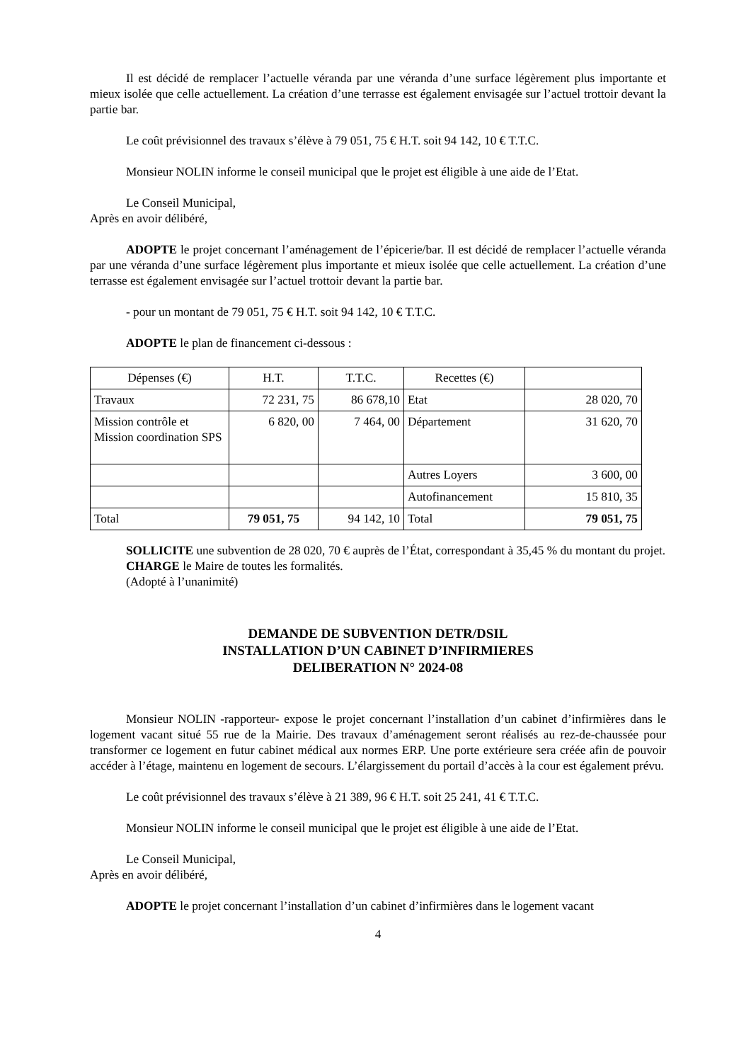Il est décidé de remplacer l’actuelle véranda par une véranda d’une surface légèrement plus importante et mieux isolée que celle actuellement. La création d’une terrasse est également envisagée sur l’actuel trottoir devant la partie bar.
Le coût prévisionnel des travaux s’élève à 79 051, 75 € H.T. soit 94 142, 10 € T.T.C.
Monsieur NOLIN informe le conseil municipal que le projet est éligible à une aide de l’Etat.
Le Conseil Municipal,
Après en avoir délibéré,
ADOPTE le projet concernant l’aménagement de l’épicerie/bar. Il est décidé de remplacer l’actuelle véranda par une véranda d’une surface légèrement plus importante et mieux isolée que celle actuellement. La création d’une terrasse est également envisagée sur l’actuel trottoir devant la partie bar.
- pour un montant de 79 051, 75 € H.T. soit 94 142, 10 € T.T.C.
ADOPTE le plan de financement ci-dessous :
| Dépenses (€) | H.T. | T.T.C. | Recettes (€) | |
| --- | --- | --- | --- | --- |
| Travaux | 72 231, 75 | 86 678,10 | Etat | 28 020, 70 |
| Mission contrôle et Mission coordination SPS | 6 820, 00 | 7 464, 00 | Département | 31 620, 70 |
| | | | Autres Loyers | 3 600, 00 |
| | | | Autofinancement | 15 810, 35 |
| Total | 79 051, 75 | 94 142, 10 | Total | 79 051, 75 |
SOLLICITE une subvention de 28 020, 70 € auprès de l’État, correspondant à 35,45 % du montant du projet.
CHARGE le Maire de toutes les formalités.
(Adopté à l’unanimité)
DEMANDE DE SUBVENTION DETR/DSIL
INSTALLATION D’UN CABINET D’INFIRMIERES
DELIBERATION N° 2024-08
Monsieur NOLIN -rapporteur- expose le projet concernant l’installation d’un cabinet d’infirmières dans le logement vacant situé 55 rue de la Mairie. Des travaux d’aménagement seront réalisés au rez-de-chaussée pour transformer ce logement en futur cabinet médical aux normes ERP. Une porte extérieure sera créée afin de pouvoir accéder à l’étage, maintenu en logement de secours. L’élargissement du portail d’accès à la cour est également prévu.
Le coût prévisionnel des travaux s’élève à 21 389, 96 € H.T. soit 25 241, 41 € T.T.C.
Monsieur NOLIN informe le conseil municipal que le projet est éligible à une aide de l’Etat.
Le Conseil Municipal,
Après en avoir délibéré,
ADOPTE le projet concernant l’installation d’un cabinet d’infirmières dans le logement vacant
4